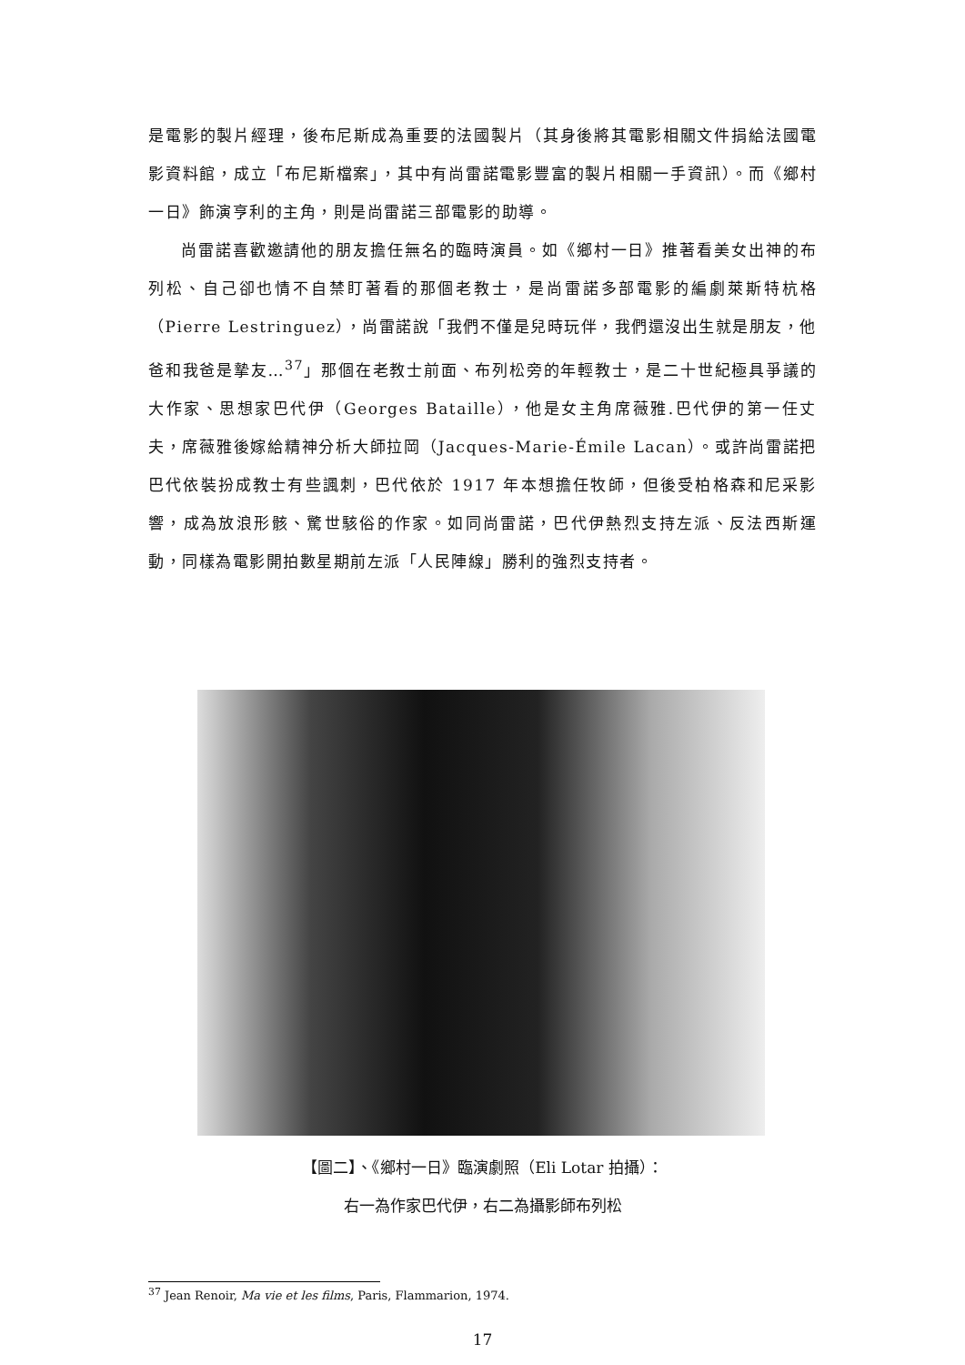是電影的製片經理，後布尼斯成為重要的法國製片（其身後將其電影相關文件捐給法國電影資料館，成立「布尼斯檔案」，其中有尚雷諾電影豐富的製片相關一手資訊）。而《鄉村一日》飾演亨利的主角，則是尚雷諾三部電影的助導。
尚雷諾喜歡邀請他的朋友擔任無名的臨時演員。如《鄉村一日》推著看美女出神的布列松、自己卻也情不自禁盯著看的那個老教士，是尚雷諾多部電影的編劇萊斯特杭格（Pierre Lestringuez），尚雷諾說「我們不僅是兒時玩伴，我們還沒出生就是朋友，他爸和我爸是摯友…<sup>37</sup>」那個在老教士前面、布列松旁的年輕教士，是二十世紀極具爭議的大作家、思想家巴代伊（Georges Bataille），他是女主角席薇雅.巴代伊的第一任丈夫，席薇雅後嫁給精神分析大師拉岡（Jacques-Marie-Émile Lacan）。或許尚雷諾把巴代依裝扮成教士有些諷刺，巴代依於 1917 年本想擔任牧師，但後受柏格森和尼采影響，成為放浪形骸、驚世駭俗的作家。如同尚雷諾，巴代伊熱烈支持左派、反法西斯運動，同樣為電影開拍數星期前左派「人民陣線」勝利的強烈支持者。
【圖二】、《鄉村一日》臨演劇照（Eli Lotar 拍攝）：
右一為作家巴代伊，右二為攝影師布列松
<sup>37</sup> Jean Renoir, Ma vie et les films, Paris, Flammarion, 1974.
17